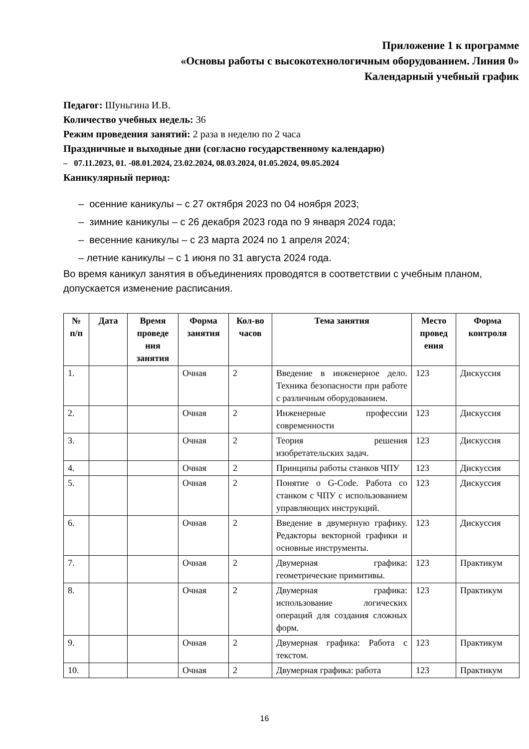Приложение 1 к программе
«Основы работы с высокотехнологичным оборудованием. Линия 0»
Календарный учебный график
Педагог: Шуньгина И.В.
Количество учебных недель: 36
Режим проведения занятий: 2 раза в неделю по 2 часа
Праздничные и выходные дни (согласно государственному календарю)
– 07.11.2023, 01. -08.01.2024, 23.02.2024, 08.03.2024, 01.05.2024, 09.05.2024
Каникулярный период:
– осенние каникулы – с 27 октября 2023 по 04 ноября 2023;
– зимние каникулы – с 26 декабря 2023 года по 9 января 2024 года;
– весенние каникулы – с 23 марта 2024 по 1 апреля 2024;
– летние каникулы – с 1 июня по 31 августа 2024 года.
Во время каникул занятия в объединениях проводятся в соответствии с учебным планом, допускается изменение расписания.
| № п/п | Дата | Время проведе ния занятия | Форма занятия | Кол-во часов | Тема занятия | Место провед ения | Форма контроля |
| --- | --- | --- | --- | --- | --- | --- | --- |
| 1. | | | Очная | 2 | Введение в инженерное дело. Техника безопасности при работе с различным оборудованием. | 123 | Дискуссия |
| 2. | | | Очная | 2 | Инженерные профессии современности | 123 | Дискуссия |
| 3. | | | Очная | 2 | Теория решения изобретательских задач. | 123 | Дискуссия |
| 4. | | | Очная | 2 | Принципы работы станков ЧПУ | 123 | Дискуссия |
| 5. | | | Очная | 2 | Понятие о G-Code. Работа со станком с ЧПУ с использованием управляющих инструкций. | 123 | Дискуссия |
| 6. | | | Очная | 2 | Введение в двумерную графику. Редакторы векторной графики и основные инструменты. | 123 | Дискуссия |
| 7. | | | Очная | 2 | Двумерная графика: геометрические примитивы. | 123 | Практикум |
| 8. | | | Очная | 2 | Двумерная графика: использование логических операций для создания сложных форм. | 123 | Практикум |
| 9. | | | Очная | 2 | Двумерная графика: Работа с текстом. | 123 | Практикум |
| 10. | | | Очная | 2 | Двумерная графика: работа | 123 | Практикум |
16